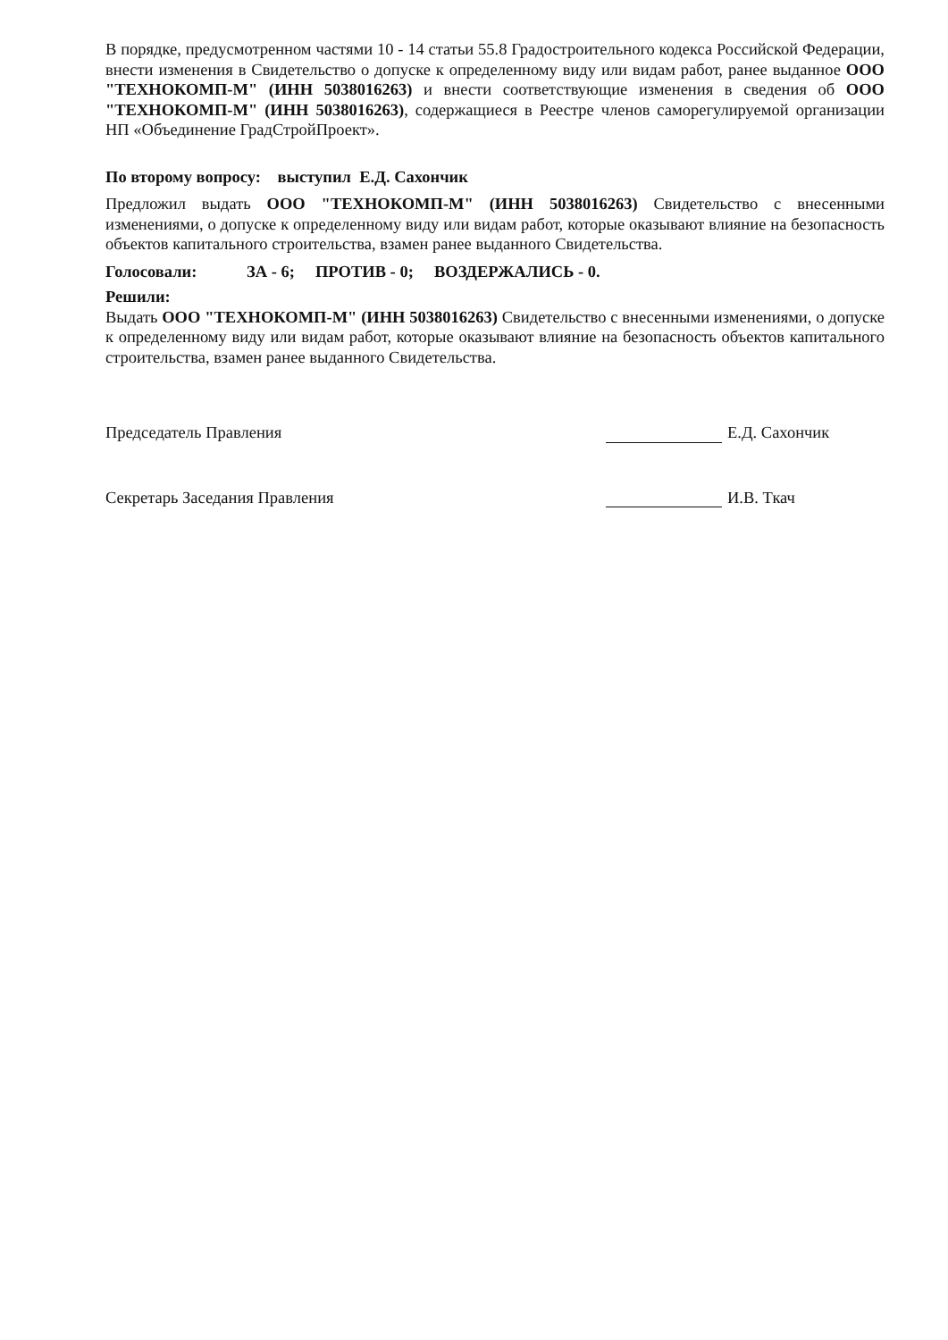В порядке, предусмотренном частями 10 - 14 статьи 55.8 Градостроительного кодекса Российской Федерации, внести изменения в Свидетельство о допуске к определенному виду или видам работ, ранее выданное ООО "ТЕХНОКОМП-М" (ИНН 5038016263) и внести соответствующие изменения в сведения об ООО "ТЕХНОКОМП-М" (ИНН 5038016263), содержащиеся в Реестре членов саморегулируемой организации НП «Объединение ГрадСтройПроект».
По второму вопросу: выступил Е.Д. Сахончик
Предложил выдать ООО "ТЕХНОКОМП-М" (ИНН 5038016263) Свидетельство с внесенными изменениями, о допуске к определенному виду или видам работ, которые оказывают влияние на безопасность объектов капитального строительства, взамен ранее выданного Свидетельства.
Голосовали: ЗА - 6; ПРОТИВ - 0; ВОЗДЕРЖАЛИСЬ - 0.
Решили:
Выдать ООО "ТЕХНОКОМП-М" (ИНН 5038016263) Свидетельство с внесенными изменениями, о допуске к определенному виду или видам работ, которые оказывают влияние на безопасность объектов капитального строительства, взамен ранее выданного Свидетельства.
Председатель Правления Е.Д. Сахончик
Секретарь Заседания Правления И.В. Ткач